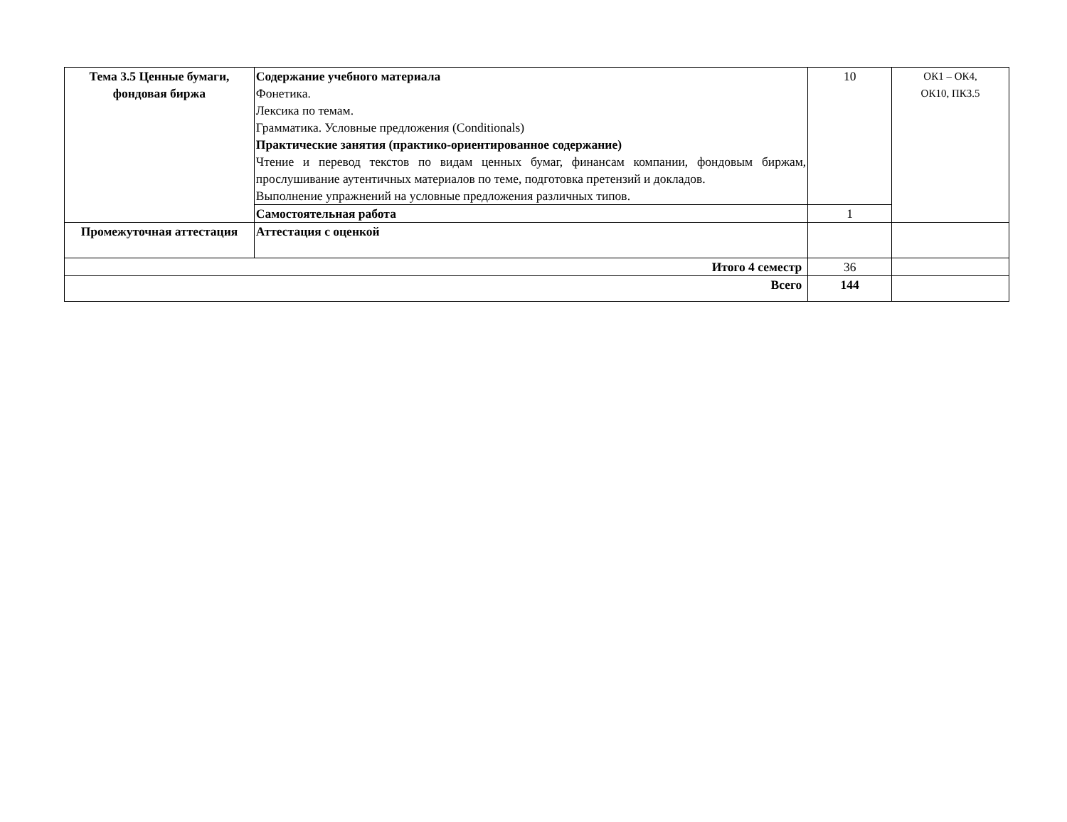| Тема 3.5 Ценные бумаги, фондовая биржа | Содержание учебного материала Фонетика. Лексика по темам. Грамматика. Условные предложения (Conditionals) Практические занятия (практико-ориентированное содержание) Чтение и перевод текстов по видам ценных бумаг, финансам компании, фондовым биржам, прослушивание аутентичных материалов по теме, подготовка претензий и докладов. Выполнение упражнений на условные предложения различных типов. | 10 | ОК1 – ОК4, ОК10, ПК3.5 |
| | Самостоятельная работа | 1 | |
| Промежуточная аттестация | Аттестация с оценкой | | |
| Итого 4 семестр | | 36 | |
| Всего | | 144 | |